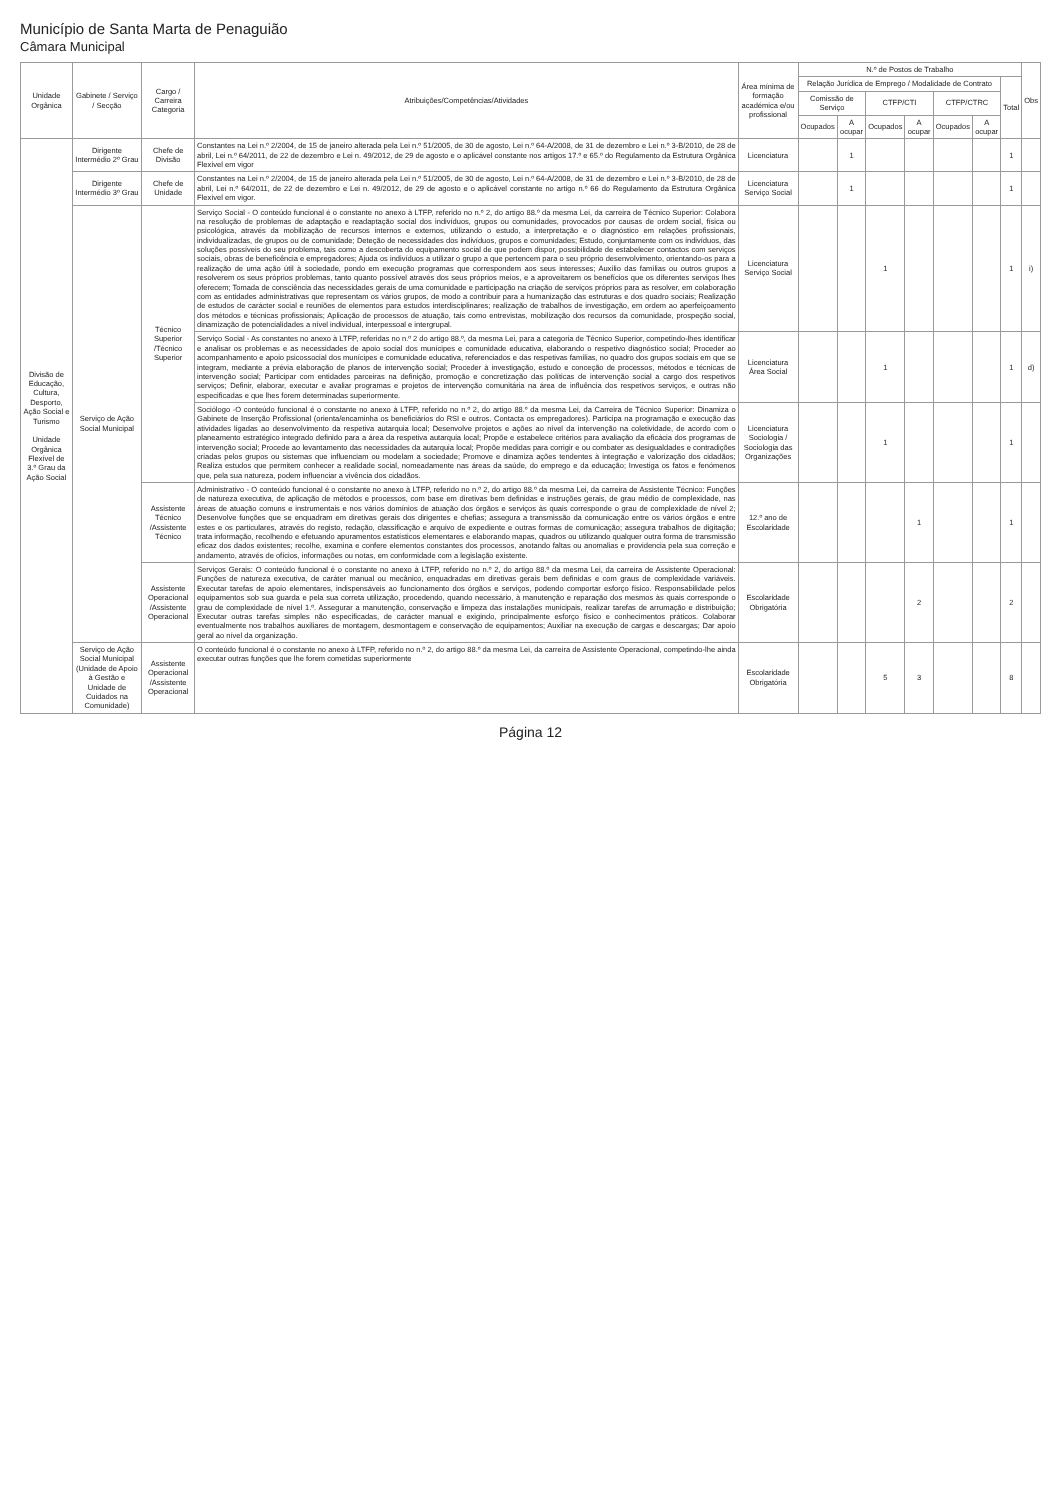Município de Santa Marta de Penaguião
Câmara Municipal
| Unidade Orgânica | Gabinete / Serviço / Secção | Cargo / Carreira Categoria | Atribuições/Competências/Atividades | Área mínima de formação académica e/ou profissional | N.º de Postos de Trabalho | | | | | | | Obs |
| --- | --- | --- | --- | --- | --- | --- | --- | --- | --- | --- | --- | --- |
| | | | | | Relação Jurídica de Emprego / Modalidade de Contrato | | | | | | Total | |
| | | | | | Comissão de Serviço | | CTFP/CTI | | CTFP/CTRC | | | |
| | | | | | Ocupados | A ocupar | Ocupados | A ocupar | Ocupados | A ocupar | | |
| Divisão de Educação, Cultura, Desporto, Ação Social e Turismo Unidade Orgânica Flexível de 3.º Grau da Ação Social | Dirigente Intermédio 2º Grau | Chefe de Divisão | Constantes na Lei n.º 2/2004, de 15 de janeiro alterada pela Lei n.º 51/2005, de 30 de agosto, Lei n.º 64-A/2008, de 31 de dezembro e Lei n.º 3-B/2010, de 28 de abril, Lei n.º 64/2011, de 22 de dezembro e Lei n. 49/2012, de 29 de agosto e o aplicável constante nos artigos 17.º e 65.º do Regulamento da Estrutura Orgânica Flexível em vigor | Licenciatura | | 1 | | | | | 1 | |
| | Dirigente Intermédio 3º Grau | Chefe de Unidade | Constantes na Lei n.º 2/2004, de 15 de janeiro alterada pela Lei n.º 51/2005, de 30 de agosto, Lei n.º 64-A/2008, de 31 de dezembro e Lei n.º 3-B/2010, de 28 de abril, Lei n.º 64/2011, de 22 de dezembro e Lei n. 49/2012, de 29 de agosto e o aplicável constante no artigo n.º 66 do Regulamento da Estrutura Orgânica Flexível em vigor. | Licenciatura Serviço Social | | 1 | | | | | 1 | |
| | Serviço de Ação Social Municipal | Técnico Superior /Técnico Superior | Serviço Social - O conteúdo funcional é o constante no anexo à LTFP, referido no n.º 2, do artigo 88.º da mesma Lei, da carreira de Técnico Superior: Colabora na resolução de problemas de adaptação e readaptação social dos indivíduos, grupos ou comunidades, provocados por causas de ordem social, física ou psicológica, através da mobilização de recursos internos e externos, utilizando o estudo, a interpretação e o diagnóstico em relações profissionais, individualizadas, de grupos ou de comunidade; Deteção de necessidades dos indivíduos, grupos e comunidades; Estudo, conjuntamente com os indivíduos, das soluções possíveis do seu problema, tais como a descoberta do equipamento social de que podem dispor, possibilidade de estabelecer contactos com serviços sociais, obras de beneficência e empregadores; Ajuda os indivíduos a utilizar o grupo a que pertencem para o seu próprio desenvolvimento, orientando-os para a realização de uma ação útil à sociedade, pondo em execução programas que correspondem aos seus interesses; Auxílio das famílias ou outros grupos a resolverem os seus próprios problemas, tanto quanto possível através dos seus próprios meios, e a aproveitarem os benefícios que os diferentes serviços lhes oferecem; Tomada de consciência das necessidades gerais de uma comunidade e participação na criação de serviços próprios para as resolver, em colaboração com as entidades administrativas que representam os vários grupos, de modo a contribuir para a humanização das estruturas e dos quadro sociais; Realização de estudos de carácter social e reuniões de elementos para estudos interdisciplinares; realização de trabalhos de investigação, em ordem ao aperfeiçoamento dos métodos e técnicas profissionais; Aplicação de processos de atuação, tais como entrevistas, mobilização dos recursos da comunidade, prospeção social, dinamização de potencialidades a nível individual, interpessoal e intergrupal. | Licenciatura Serviço Social | | | 1 | | | | 1 | i) |
| | | | Serviço Social - As constantes no anexo à LTFP, referidas no n.º 2 do artigo 88.º, da mesma Lei, para a categoria de Técnico Superior, competindo-lhes identificar e analisar os problemas e as necessidades de apoio social dos munícipes e comunidade educativa, elaborando o respetivo diagnóstico social; Proceder ao acompanhamento e apoio psicossocial dos munícipes e comunidade educativa, referenciados e das respetivas famílias, no quadro dos grupos sociais em que se integram, mediante a prévia elaboração de planos de intervenção social; Proceder à investigação, estudo e conceção de processos, métodos e técnicas de intervenção social; Participar com entidades parceiras na definição, promoção e concretização das políticas de intervenção social a cargo dos respetivos serviços; Definir, elaborar, executar e avaliar programas e projetos de intervenção comunitária na área de influência dos respetivos serviços, e outras não especificadas e que lhes forem determinadas superiormente. | Licenciatura Área Social | | | 1 | | | | 1 | d) |
| | | | Sociólogo -O conteúdo funcional é o constante no anexo à LTFP, referido no n.º 2, do artigo 88.º da mesma Lei, da Carreira de Técnico Superior: Dinamiza o Gabinete de Inserção Profissional (orienta/encaminha os beneficiários do RSI e outros. Contacta os empregadores). Participa na programação e execução das atividades ligadas ao desenvolvimento da respetiva autarquia local; Desenvolve projetos e ações ao nível da intervenção na coletividade, de acordo com o planeamento estratégico integrado definido para a área da respetiva autarquia local; Propõe e estabelece critérios para avaliação da eficácia dos programas de intervenção social; Procede ao levantamento das necessidades da autarquia local; Propõe medidas para corrigir e ou combater as desigualdades e contradições criadas pelos grupos ou sistemas que influenciam ou modelam a sociedade; Promove e dinamiza ações tendentes à integração e valorização dos cidadãos; Realiza estudos que permitem conhecer a realidade social, nomeadamente nas áreas da saúde, do emprego e da educação; Investiga os fatos e fenómenos que, pela sua natureza, podem influenciar a vivência dos cidadãos. | Licenciatura Sociologia / Sociologia das Organizações | | | 1 | | | | 1 | |
| | | Assistente Técnico /Assistente Técnico | Administrativo - O conteúdo funcional é o constante no anexo à LTFP, referido no n.º 2, do artigo 88.º da mesma Lei, da carreira de Assistente Técnico: Funções de natureza executiva, de aplicação de métodos e processos, com base em diretivas bem definidas e instruções gerais, de grau médio de complexidade, nas áreas de atuação comuns e instrumentais e nos vários domínios de atuação dos órgãos e serviços às quais corresponde o grau de complexidade de nível 2; Desenvolve funções que se enquadram em diretivas gerais dos dirigentes e chefias; assegura a transmissão da comunicação entre os vários órgãos e entre estes e os particulares, através do registo, redação, classificação e arquivo de expediente e outras formas de comunicação; assegura trabalhos de digitação; trata informação, recolhendo e efetuando apuramentos estatísticos elementares e elaborando mapas, quadros ou utilizando qualquer outra forma de transmissão eficaz dos dados existentes; recolhe, examina e confere elementos constantes dos processos, anotando faltas ou anomalias e providencia pela sua correção e andamento, através de ofícios, informações ou notas, em conformidade com a legislação existente. | 12.º ano de Escolaridade | | | | 1 | | | 1 | |
| | | Assistente Operacional /Assistente Operacional | Serviços Gerais: O conteúdo funcional é o constante no anexo à LTFP, referido no n.º 2, do artigo 88.º da mesma Lei, da carreira de Assistente Operacional: Funções de natureza executiva, de caráter manual ou mecânico, enquadradas em diretivas gerais bem definidas e com graus de complexidade variáveis. Executar tarefas de apoio elementares, indispensáveis ao funcionamento dos órgãos e serviços, podendo comportar esforço físico. Responsabilidade pelos equipamentos sob sua guarda e pela sua correta utilização, procedendo, quando necessário, à manutenção e reparação dos mesmos às quais corresponde o grau de complexidade de nível 1.º. Assegurar a manutenção, conservação e limpeza das instalações municipais, realizar tarefas de arrumação e distribuição; Executar outras tarefas simples não especificadas, de carácter manual e exigindo, principalmente esforço físico e conhecimentos práticos. Colaborar eventualmente nos trabalhos auxiliares de montagem, desmontagem e conservação de equipamentos; Auxiliar na execução de cargas e descargas; Dar apoio geral ao nível da organização. | Escolaridade Obrigatória | | | | 2 | | | 2 | |
| | Serviço de Ação Social Municipal (Unidade de Apoio à Gestão e Unidade de Cuidados na Comunidade) | Assistente Operacional /Assistente Operacional | O conteúdo funcional é o constante no anexo à LTFP, referido no n.º 2, do artigo 88.º da mesma Lei, da carreira de Assistente Operacional, competindo-lhe ainda executar outras funções que lhe forem cometidas superiormente | Escolaridade Obrigatória | | | 5 | 3 | | | 8 | |
Página 12